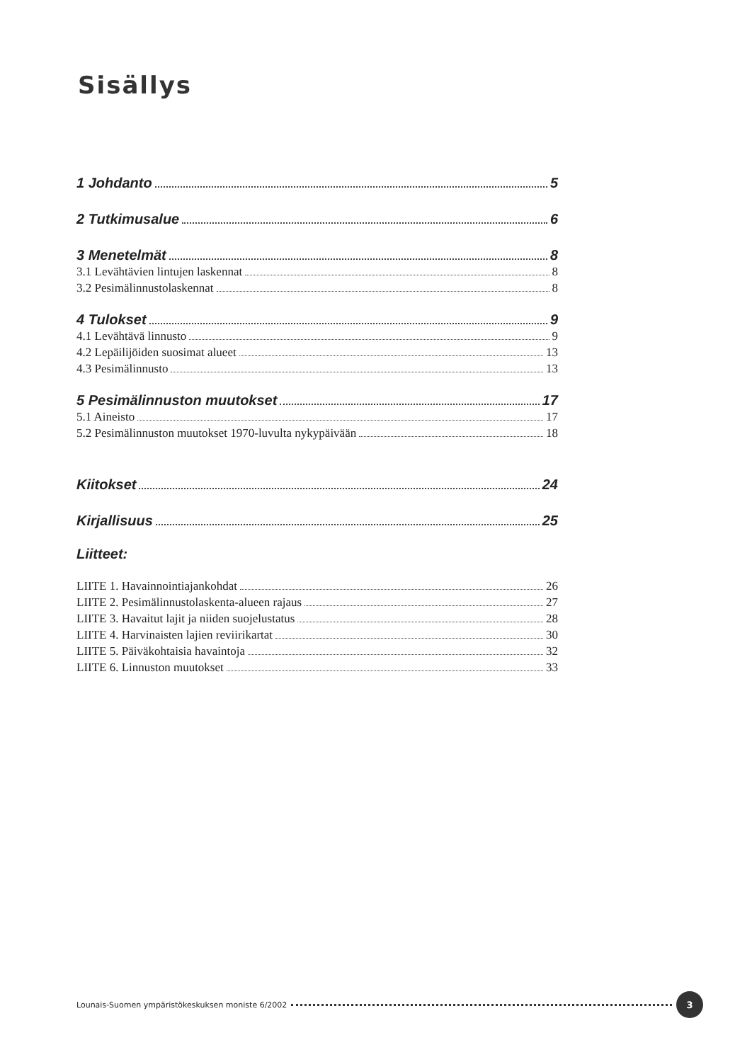Sisällys
1 Johdanto 5
2 Tutkimusalue 6
3 Menetelmät 8
3.1 Levähtävien lintujen laskennat 8
3.2 Pesimälinnustolaskennat 8
4 Tulokset 9
4.1 Levähtävä linnusto 9
4.2 Lepäilijöiden suosimat alueet 13
4.3 Pesimälinnusto 13
5 Pesimälinnuston muutokset 17
5.1 Aineisto 17
5.2 Pesimälinnuston muutokset 1970-luvulta nykypäivään 18
Kiitokset 24
Kirjallisuus 25
Liitteet:
LIITE 1. Havainnointiajankohdat 26
LIITE 2. Pesimälinnustolaskenta-alueen rajaus 27
LIITE 3. Havaitut lajit ja niiden suojelustatus 28
LIITE 4. Harvinaisten lajien reviirikartat 30
LIITE 5. Päiväkohtaisia havaintoja 32
LIITE 6. Linnuston muutokset 33
Lounais-Suomen ympäristökeskuksen moniste 6/2002 3